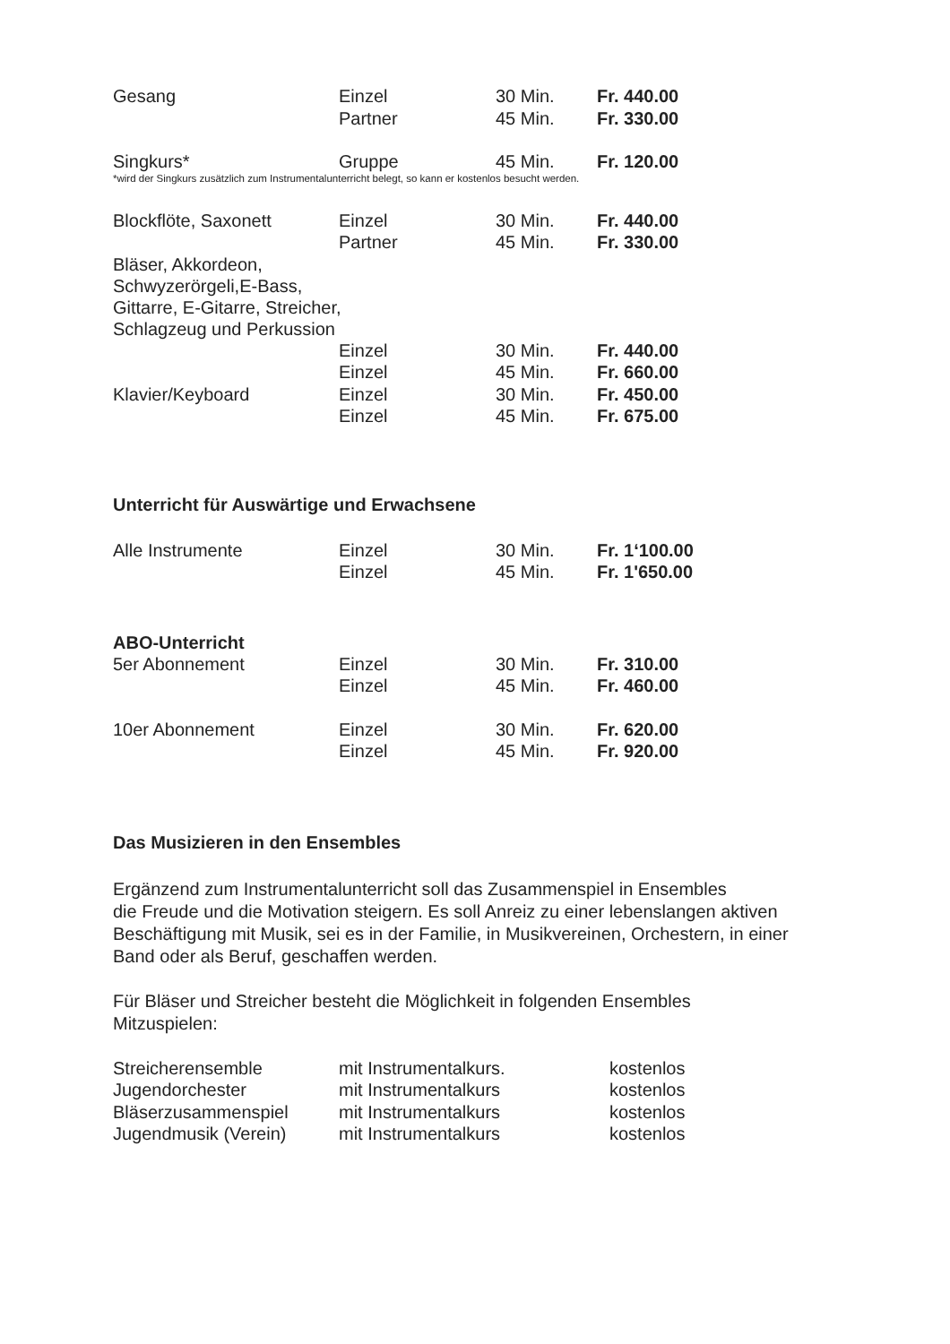| Gesang | Einzel | 30 Min. | Fr. 440.00 |
| | Partner | 45 Min. | Fr. 330.00 |
| Singkurs* | Gruppe | 45 Min. | Fr. 120.00 |
*wird der Singkurs zusätzlich zum Instrumentalunterricht belegt, so kann er kostenlos besucht werden.
| Blockflöte, Saxonett | Einzel | 30 Min. | Fr. 440.00 |
| | Partner | 45 Min. | Fr. 330.00 |
| Bläser, Akkordeon, Schwyzerörgeli,E-Bass, Gittarre, E-Gitarre, Streicher, Schlagzeug und Perkussion | | | |
| | Einzel | 30 Min. | Fr. 440.00 |
| | Einzel | 45 Min. | Fr. 660.00 |
| Klavier/Keyboard | Einzel | 30 Min. | Fr. 450.00 |
| | Einzel | 45 Min. | Fr. 675.00 |
Unterricht für Auswärtige und Erwachsene
| Alle Instrumente | Einzel | 30 Min. | Fr. 1‘100.00 |
| | Einzel | 45 Min. | Fr. 1'650.00 |
ABO-Unterricht
| 5er Abonnement | Einzel | 30 Min. | Fr. 310.00 |
| | Einzel | 45 Min. | Fr. 460.00 |
| 10er Abonnement | Einzel | 30 Min. | Fr. 620.00 |
| | Einzel | 45 Min. | Fr. 920.00 |
Das Musizieren in den Ensembles
Ergänzend zum Instrumentalunterricht soll das Zusammenspiel in Ensembles
die Freude und die Motivation steigern. Es soll Anreiz zu einer lebenslangen aktiven
Beschäftigung mit Musik, sei es in der Familie, in Musikvereinen, Orchestern, in einer
Band oder als Beruf, geschaffen werden.
Für Bläser und Streicher besteht die Möglichkeit in folgenden Ensembles
Mitzuspielen:
| Streicherensemble | mit Instrumentalkurs. | kostenlos |
| Jugendorchester | mit Instrumentalkurs | kostenlos |
| Bläserzusammenspiel | mit Instrumentalkurs | kostenlos |
| Jugendmusik (Verein) | mit Instrumentalkurs | kostenlos |